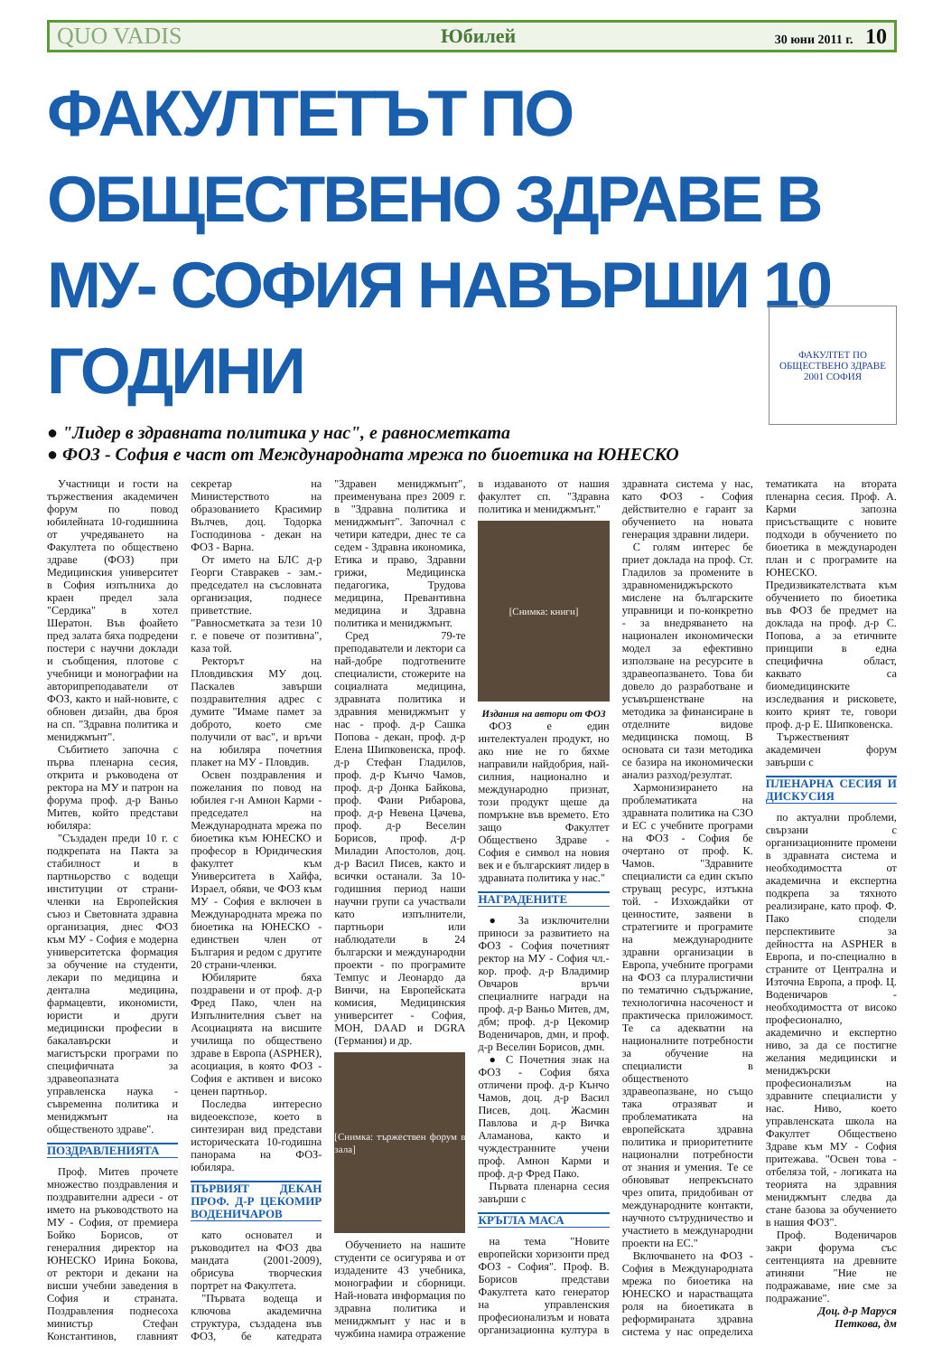QUO VADIS Юбилей 30 юни 2011 г. 10
ФАКУЛТЕТЪТ ПО ОБЩЕСТВЕНО ЗДРАВЕ В МУ- СОФИЯ НАВЪРШИ 10 ГОДИНИ
● "Лидер в здравната политика у нас", е равносметката
● ФОЗ - София е част от Международната мрежа по биоетика на ЮНЕСКО
ФАКУЛТЕТ ПО ОБЩЕСТВЕНО ЗДРАВЕ
2001 СОФИЯ
Участници и гости на тържествения академичен форум по повод юбилейната 10-годишнина от учредяването на Факултета по обществено здраве (ФОЗ) при Медицинския университет в София изпълниха до краен предел зала "Сердика" в хотел Шератон. Във фоайето пред залата бяха подредени постери с научни доклади и съобщения, плотове с учебници и монографии на авторипреподаватели от ФОЗ, както и най-новите, с обновен дизайн, два броя на сп. "Здравна политика и мениджмънт".
Събитието започна с първа пленарна сесия, открита и ръководена от ректора на МУ и патрон на форума проф. д-р Ваньо Митев, който представи юбиляра:
"Създаден преди 10 г. с подкрепата на Пакта за стабилност и в партньорство с водещи институции от страни-членки на Европейския съюз и Световната здравна организация, днес ФОЗ към МУ - София е модерна университетска формация за обучение на студенти, лекари по медицина и дентална медицина, фармацевти, икономисти, юристи и други медицински професии в бакалавърски и магистърски програми по специфичната за здравеопазната управленска наука - съвременна политика и мениджмънт на общественото здраве".
ПОЗДРАВЛЕНИЯТА
Проф. Митев прочете множество поздравления и поздравителни адреси - от името на ръководството на МУ - София, от премиера Бойко Борисов, от генералния директор на ЮНЕСКО Ирина Бокова, от ректори и декани на висши учебни заведения в София и страната. Поздравления поднесоха министър Стефан Константинов, главният секретар на Министерството на образованието Красимир Вълчев, доц. Тодорка Господинова - декан на ФОЗ - Варна.
От името на БЛС д-р Георги Ставракев - зам.-председател на съсловната организация, поднесе приветствие. "Равносметката за тези 10 г. е повече от позитивна", каза той.
Ректорът на Пловдивския МУ доц. Паскалев завърши поздравителния адрес с думите "Имаме памет за доброто, което сме получили от вас", и връчи на юбиляра почетния плакет на МУ - Пловдив.
Освен поздравления и пожелания по повод на юбилея г-н Амнон Карми - председател на Международната мрежа по биоетика към ЮНЕСКО и професор в Юридическия факултет към Университета в Хайфа, Израел, обяви, че ФОЗ към МУ - София е включен в Международната мрежа по биоетика на ЮНЕСКО - единствен член от България и редом с другите 20 страни-членки.
Юбилярите бяха поздравени и от проф. д-р Фред Пако, член на Изпълнителния съвет на Асоциацията на висшите училища по обществено здраве в Европа (ASPHER), асоциация, в която ФОЗ - София е активен и високо ценен партньор.
Последва интересно видеоекспозе, което в синтезиран вид представи историческата 10-годишна панорама на ФОЗ-юбиляра.
ПЪРВИЯТ ДЕКАН ПРОФ. Д-Р ЦЕКОМИР ВОДЕНИЧАРОВ
като основател и ръководител на ФОЗ два мандата (2001-2009), обрисува творческия портрет на Факултета.
"Първата водеща и ключова академична структура, създадена във ФОЗ, бе катедрата "Здравен мениджмънт", преименувана през 2009 г. в "Здравна политика и мениджмънт". Започнал с четири катедри, днес те са седем - Здравна икономика, Етика и право, Здравни грижи, Медицинска педагогика, Трудова медицина, Превантивна медицина и Здравна политика и мениджмънт.
Сред 79-те преподаватели и лектори са най-добре подготвените специалисти, стожерите на социалната медицина, здравната политика и здравния мениджмънт у нас - проф. д-р Сашка Попова - декан, проф. д-р Елена Шипковенска, проф. д-р Стефан Гладилов, проф. д-р Кънчо Чамов, проф. д-р Донка Байкова, проф. Фани Рибарова, проф. д-р Невена Цачева, проф. д-р Веселин Борисов, проф. д-р Миладин Апостолов, доц. д-р Васил Писев, както и всички останали. За 10-годишния период наши научни групи са участвали като изпълнители, партньори или наблюдатели в 24 български и международни проекти - по програмите Темпус и Леонардо да Винчи, на Европейската комисия, Медицинския университет - София, МОН, DAAD и DGRA (Германия) и др.
[Снимка: тържествен форум в зала]
Обучението на нашите студенти се осигурява и от издадените 43 учебника, монографии и сборници. Най-новата информация по здравна политика и мениджмънт у нас и в чужбина намира отражение в издаваното от нашия факултет сп. "Здравна политика и мениджмънт."
[Снимка: книги]
Издания на автори от ФОЗ
ФОЗ е един интелектуален продукт, но ако ние не го бяхме направили найдобрия, най-силния, национално и международно признат, този продукт щеше да помръкне във времето. Ето защо Факултет Обществено Здраве - София е символ на новия век и е българският лидер в здравната политика у нас."
НАГРАДЕНИТЕ
● За изключителни приноси за развитието на ФОЗ - София почетният ректор на МУ - София чл.-кор. проф. д-р Владимир Овчаров връчи специалните награди на проф. д-р Ваньо Митев, дм, дбм; проф. д-р Цекомир Воденичаров, дмн, и проф. д-р Веселин Борисов, дмн.
● С Почетния знак на ФОЗ - София бяха отличени проф. д-р Кънчо Чамов, доц. д-р Васил Писев, доц. Жасмин Павлова и д-р Вичка Аламанова, както и чуждестранните учени проф. Амнон Карми и проф. д-р Фред Пако.
Първата пленарна сесия завърши с
КРЪГЛА МАСА
на тема "Новите европейски хоризонти пред ФОЗ - София". Проф. В. Борисов представи Факултета като генератор на управленския професионализъм и новата организационна култура в здравната система у нас, като ФОЗ - София действително е гарант за обучението на новата генерация здравни лидери.
С голям интерес бе приет доклада на проф. Ст. Гладилов за промените в здравномениджърското мислене на българските управници и по-конкретно - за внедряването на национален икономически модел за ефективно използване на ресурсите в здравеопазването. Това би довело до разработване и усъвършенстване на методика за финансиране в отделните видове медицинска помощ. В основата си тази методика се базира на икономически анализ разход/резултат.
Хармонизирането на проблематиката на здравната политика на СЗО и ЕС с учебните програми на ФОЗ - София бе очертано от проф. К. Чамов. "Здравните специалисти са един скъпо струващ ресурс, изтъкна той. - Изхождайки от ценностите, заявени в стратегиите и програмите на международните здравни организации в Европа, учебните програми на ФОЗ са плуралистични по тематично съдържание, технологична насоченост и практическа приложимост. Те са адекватни на националните потребности за обучение на специалисти в общественото здравеопазване, но също така отразяват и проблематиката на европейската здравна политика и приоритетните национални потребности от знания и умения. Те се обновяват непрекъснато чрез опита, придобиван от международните контакти, научното сътрудничество и участието в международни проекти на ЕС."
Включването на ФОЗ - София в Международната мрежа по биоетика на ЮНЕСКО и нарастващата роля на биоетиката в реформираната здравна система у нас определиха тематиката на втората пленарна сесия. Проф. А. Карми запозна присъстващите с новите подходи в обучението по биоетика в международен план и с програмите на ЮНЕСКО. Предизвикателствата към обучението по биоетика във ФОЗ бе предмет на доклада на проф. д-р С. Попова, а за етичните принципи в една специфична област, каквато са биомедицинските изследвания и рисковете, които крият те, говори проф. д-р Е. Шипковенска.
Тържественият академичен форум завърши с
ПЛЕНАРНА СЕСИЯ И ДИСКУСИЯ
по актуални проблеми, свързани с организационните промени в здравната система и необходимостта от академична и експертна подкрепа за тяхното реализиране, като проф. Ф. Пако сподели перспективите за дейността на ASPHER в Европа, и по-специално в страните от Централна и Източна Европа, а проф. Ц. Воденичаров - необходимостта от високо професионално, академично и експертно ниво, за да се постигне желания медицински и мениджърски професионализъм на здравните специалисти у нас. Ниво, което управленската школа на Факултет Обществено Здраве към МУ - София притежава. "Освен това - отбеляза той, - логиката на теорията на здравния мениджмънт следва да стане базова за обучението в нашия ФОЗ".
Проф. Воденичаров закри форума със сентенцията на древните атиняни "Ние не подражаваме, ние сме за подражание".
Доц. д-р Маруся Петкова, дм